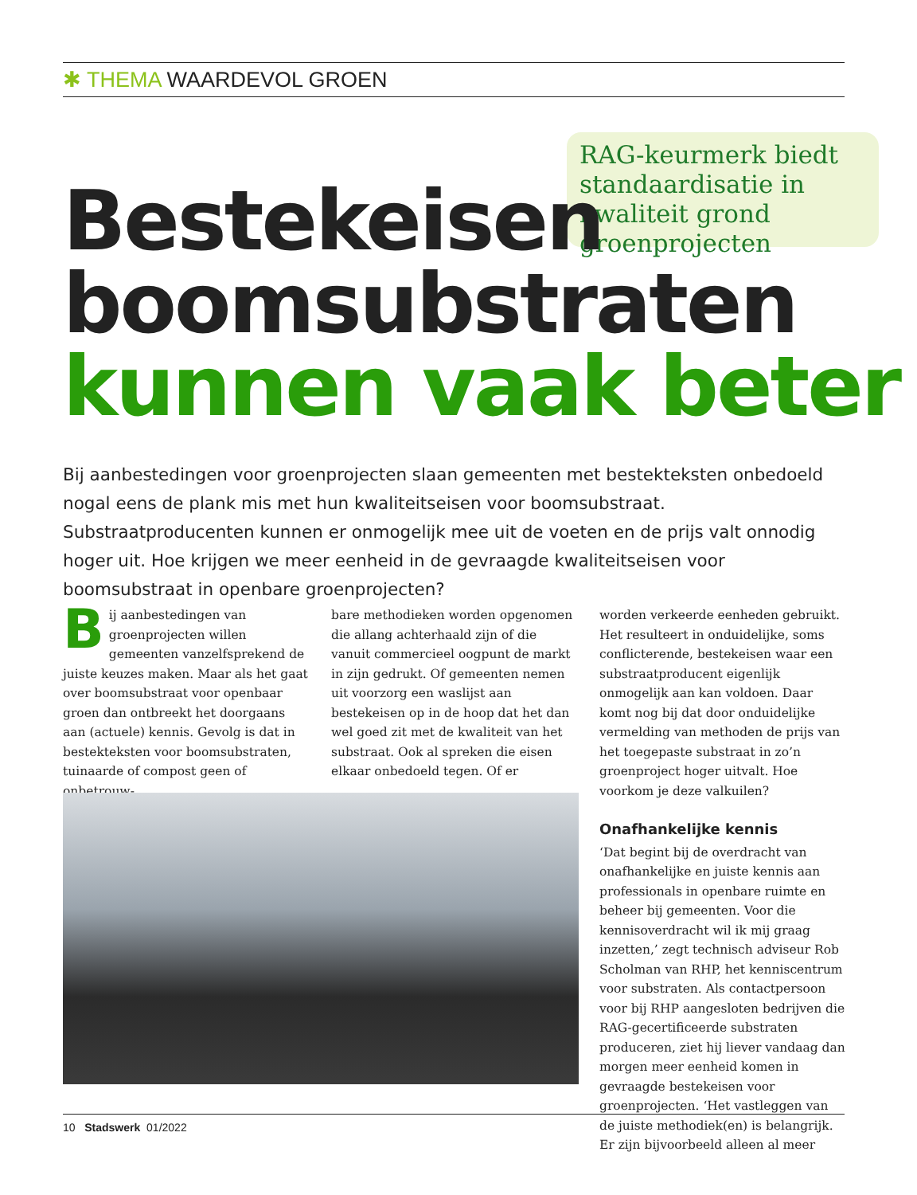✱ THEMA WAARDEVOL GROEN
RAG-keurmerk biedt standaardisatie in kwaliteit grond groenprojecten
Bestekeisen
boomsubstraten
kunnen vaak beter
Bij aanbestedingen voor groenprojecten slaan gemeenten met bestekteksten onbedoeld nogal eens de plank mis met hun kwaliteitseisen voor boomsubstraat. Substraatproducenten kunnen er onmogelijk mee uit de voeten en de prijs valt onnodig hoger uit. Hoe krijgen we meer eenheid in de gevraagde kwaliteitseisen voor boomsubstraat in openbare groenprojecten?
Bij aanbestedingen van groenprojecten willen gemeenten vanzelfsprekend de juiste keuzes maken. Maar als het gaat over boomsubstraat voor openbaar groen dan ontbreekt het doorgaans aan (actuele) kennis. Gevolg is dat in bestekteksten voor boomsubstraten, tuinaarde of compost geen of onbetrouw-
bare methodieken worden opgenomen die allang achterhaald zijn of die vanuit commercieel oogpunt de markt in zijn gedrukt. Of gemeenten nemen uit voorzorg een waslijst aan bestekeisen op in de hoop dat het dan wel goed zit met de kwaliteit van het substraat. Ook al spreken die eisen elkaar onbedoeld tegen. Of er
worden verkeerde eenheden gebruikt. Het resulteert in onduidelijke, soms conflicterende, bestekeisen waar een substraatproducent eigenlijk onmogelijk aan kan voldoen. Daar komt nog bij dat door onduidelijke vermelding van methoden de prijs van het toegepaste substraat in zo’n groenproject hoger uitvalt. Hoe voorkom je deze valkuilen?
Onafhankelijke kennis
‘Dat begint bij de overdracht van onafhankelijke en juiste kennis aan professionals in openbare ruimte en beheer bij gemeenten. Voor die kennisoverdracht wil ik mij graag inzetten,’ zegt technisch adviseur Rob Scholman van RHP, het kenniscentrum voor substraten. Als contactpersoon voor bij RHP aangesloten bedrijven die RAG-gecertificeerde substraten produceren, ziet hij liever vandaag dan morgen meer eenheid komen in gevraagde bestekeisen voor groenprojecten. ‘Het vastleggen van de juiste methodiek(en) is belangrijk. Er zijn bijvoorbeeld alleen al meer
10 Stadswerk 01/2022